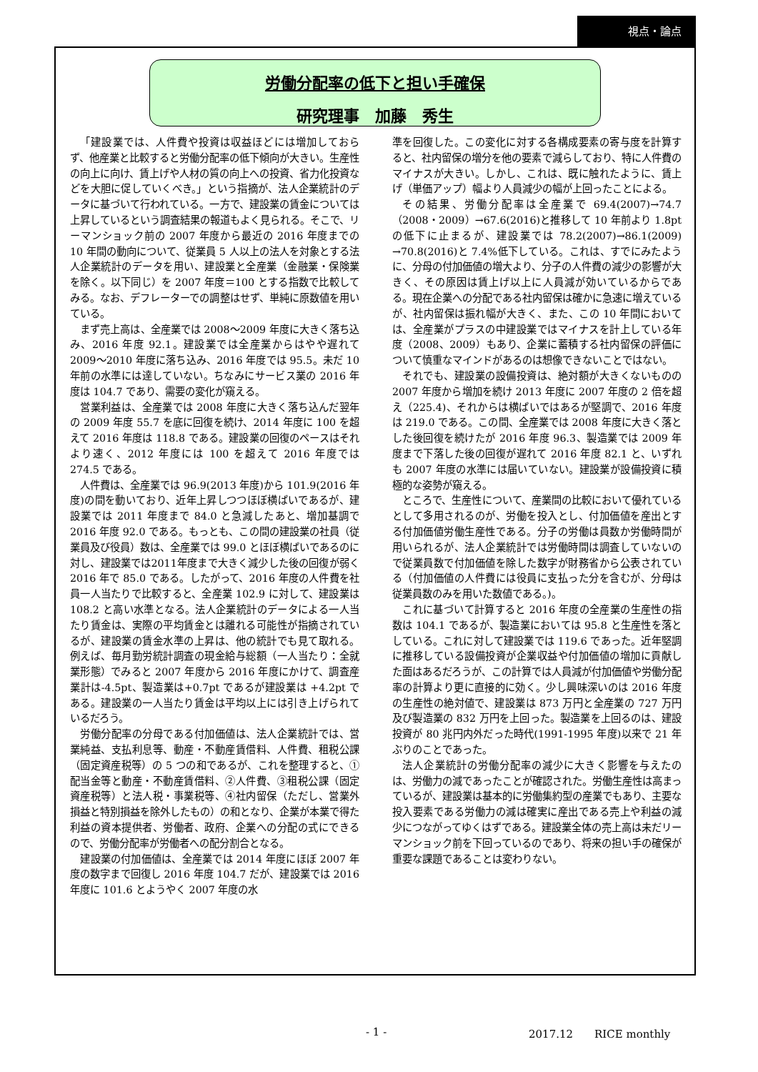視点・論点
労働分配率の低下と担い手確保
研究理事　加藤　秀生
「建設業では、人件費や投資は収益ほどには増加しておらず、他産業と比較すると労働分配率の低下傾向が大きい。生産性の向上に向け、賃上げや人材の質の向上への投資、省力化投資などを大胆に促していくべき。」という指摘が、法人企業統計のデータに基づいて行われている。一方で、建設業の賃金については上昇しているという調査結果の報道もよく見られる。そこで、リーマンショック前の 2007 年度から最近の 2016 年度までの 10 年間の動向について、従業員 5 人以上の法人を対象とする法人企業統計のデータを用い、建設業と全産業（金融業・保険業を除く。以下同じ）を 2007 年度＝100 とする指数で比較してみる。なお、デフレーターでの調整はせず、単純に原数値を用いている。
まず売上高は、全産業では 2008～2009 年度に大きく落ち込み、2016 年度 92.1。建設業では全産業からはやや遅れて 2009～2010 年度に落ち込み、2016 年度では 95.5。未だ 10 年前の水準には達していない。ちなみにサービス業の 2016 年度は 104.7 であり、需要の変化が窺える。
営業利益は、全産業では 2008 年度に大きく落ち込んだ翌年の 2009 年度 55.7 を底に回復を続け、2014 年度に 100 を超えて 2016 年度は 118.8 である。建設業の回復のペースはそれより速く、2012 年度には 100 を超えて 2016 年度では 274.5 である。
人件費は、全産業では 96.9(2013 年度)から 101.9(2016 年度)の間を動いており、近年上昇しつつほぼ横ばいであるが、建設業では 2011 年度まで 84.0 と急減したあと、増加基調で 2016 年度 92.0 である。もっとも、この間の建設業の社員（従業員及び役員）数は、全産業では 99.0 とほぼ横ばいであるのに対し、建設業では2011年度まで大きく減少した後の回復が弱く 2016 年で 85.0 である。したがって、2016 年度の人件費を社員一人当たりで比較すると、全産業 102.9 に対して、建設業は 108.2 と高い水準となる。法人企業統計のデータによる一人当たり賃金は、実際の平均賃金とは離れる可能性が指摘されているが、建設業の賃金水準の上昇は、他の統計でも見て取れる。例えば、毎月勤労統計調査の現金給与総額（一人当たり：全就業形態）でみると 2007 年度から 2016 年度にかけて、調査産業計は-4.5pt、製造業は+0.7pt であるが建設業は +4.2pt である。建設業の一人当たり賃金は平均以上には引き上げられているだろう。
労働分配率の分母である付加価値は、法人企業統計では、営業純益、支払利息等、動産・不動産賃借料、人件費、租税公課（固定資産税等）の 5 つの和であるが、これを整理すると、①配当金等と動産・不動産賃借料、②人件費、③租税公課（固定資産税等）と法人税・事業税等、④社内留保（ただし、営業外損益と特別損益を除外したもの）の和となり、企業が本業で得た利益の資本提供者、労働者、政府、企業への分配の式にできるので、労働分配率が労働者への配分割合となる。
建設業の付加価値は、全産業では 2014 年度にほぼ 2007 年度の数字まで回復し 2016 年度 104.7 だが、建設業では 2016 年度に 101.6 とようやく 2007 年度の水
準を回復した。この変化に対する各構成要素の寄与度を計算すると、社内留保の増分を他の要素で減らしており、特に人件費のマイナスが大きい。しかし、これは、既に触れたように、賃上げ（単価アップ）幅より人員減少の幅が上回ったことによる。
その結果、労働分配率は全産業で 69.4(2007)→74.7（2008・2009）→67.6(2016)と推移して 10 年前より 1.8pt の低下に止まるが、建設業では 78.2(2007)→86.1(2009) →70.8(2016)と 7.4%低下している。これは、すでにみたように、分母の付加価値の増大より、分子の人件費の減少の影響が大きく、その原因は賃上げ以上に人員減が効いているからである。現在企業への分配である社内留保は確かに急速に増えているが、社内留保は振れ幅が大きく、また、この 10 年間においては、全産業がプラスの中建設業ではマイナスを計上している年度（2008、2009）もあり、企業に蓄積する社内留保の評価について慎重なマインドがあるのは想像できないことではない。
それでも、建設業の設備投資は、絶対額が大きくないものの 2007 年度から増加を続け 2013 年度に 2007 年度の 2 倍を超え（225.4)、それからは横ばいではあるが堅調で、2016 年度は 219.0 である。この間、全産業では 2008 年度に大きく落とした後回復を続けたが 2016 年度 96.3、製造業では 2009 年度まで下落した後の回復が遅れて 2016 年度 82.1 と、いずれも 2007 年度の水準には届いていない。建設業が設備投資に積極的な姿勢が窺える。
ところで、生産性について、産業間の比較において優れているとして多用されるのが、労働を投入とし、付加価値を産出とする付加価値労働生産性である。分子の労働は員数か労働時間が用いられるが、法人企業統計では労働時間は調査していないので従業員数で付加価値を除した数字が財務省から公表されている（付加価値の人件費には役員に支払った分を含むが、分母は従業員数のみを用いた数値である。)。
これに基づいて計算すると 2016 年度の全産業の生産性の指数は 104.1 であるが、製造業においては 95.8 と生産性を落としている。これに対して建設業では 119.6 であった。近年堅調に推移している設備投資が企業収益や付加価値の増加に貢献した面はあるだろうが、この計算では人員減が付加価値や労働分配率の計算より更に直接的に効く。少し興味深いのは 2016 年度の生産性の絶対値で、建設業は 873 万円と全産業の 727 万円及び製造業の 832 万円を上回った。製造業を上回るのは、建設投資が 80 兆円内外だった時代(1991-1995 年度)以来で 21 年ぶりのことであった。
法人企業統計の労働分配率の減少に大きく影響を与えたのは、労働力の減であったことが確認された。労働生産性は高まっているが、建設業は基本的に労働集約型の産業でもあり、主要な投入要素である労働力の減は確実に産出である売上や利益の減少につながってゆくはずである。建設業全体の売上高は未だリーマンショック前を下回っているのであり、将来の担い手の確保が重要な課題であることは変わりない。
- 1 - 2017.12　　RICE monthly